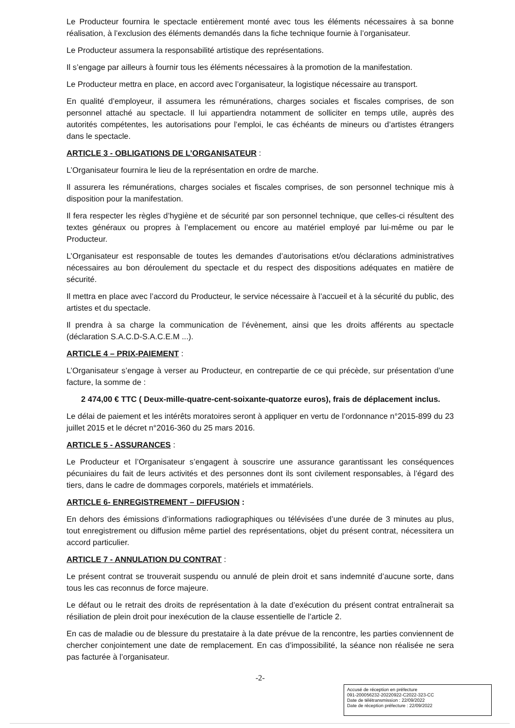Le Producteur fournira le spectacle entièrement monté avec tous les éléments nécessaires à sa bonne réalisation, à l’exclusion des éléments demandés dans la fiche technique fournie à l’organisateur.
Le Producteur assumera la responsabilité artistique des représentations.
Il s’engage par ailleurs à fournir tous les éléments nécessaires à la promotion de la manifestation.
Le Producteur mettra en place, en accord avec l’organisateur, la logistique nécessaire au transport.
En qualité d’employeur, il assumera les rémunérations, charges sociales et fiscales comprises, de son personnel attaché au spectacle. Il lui appartiendra notamment de solliciter en temps utile, auprès des autorités compétentes, les autorisations pour l’emploi, le cas échéants de mineurs ou d’artistes étrangers dans le spectacle.
ARTICLE 3 - OBLIGATIONS DE L’ORGANISATEUR :
L’Organisateur fournira le lieu de la représentation en ordre de marche.
Il assurera les rémunérations, charges sociales et fiscales comprises, de son personnel technique mis à disposition pour la manifestation.
Il fera respecter les règles d’hygiène et de sécurité par son personnel technique, que celles-ci résultent des textes généraux ou propres à l’emplacement ou encore au matériel employé par lui-même ou par le Producteur.
L’Organisateur est responsable de toutes les demandes d’autorisations et/ou déclarations administratives nécessaires au bon déroulement du spectacle et du respect des dispositions adéquates en matière de sécurité.
Il mettra en place avec l’accord du Producteur, le service nécessaire à l’accueil et à la sécurité du public, des artistes et du spectacle.
Il prendra à sa charge la communication de l’évènement, ainsi que les droits afférents au spectacle (déclaration S.A.C.D-S.A.C.E.M ...).
ARTICLE 4 – PRIX-PAIEMENT :
L’Organisateur s’engage à verser au Producteur, en contrepartie de ce qui précède, sur présentation d’une facture, la somme de :
2 474,00 € TTC ( Deux-mille-quatre-cent-soixante-quatorze euros), frais de déplacement inclus.
Le délai de paiement et les intérêts moratoires seront à appliquer en vertu de l’ordonnance n°2015-899 du 23 juillet 2015 et le décret n°2016-360 du 25 mars 2016.
ARTICLE 5 - ASSURANCES :
Le Producteur et l’Organisateur s’engagent à souscrire une assurance garantissant les conséquences pécuniaires du fait de leurs activités et des personnes dont ils sont civilement responsables, à l’égard des tiers, dans le cadre de dommages corporels, matériels et immatériels.
ARTICLE 6- ENREGISTREMENT – DIFFUSION :
En dehors des émissions d’informations radiographiques ou télévisées d’une durée de 3 minutes au plus, tout enregistrement ou diffusion même partiel des représentations, objet du présent contrat, nécessitera un accord particulier.
ARTICLE 7 - ANNULATION DU CONTRAT :
Le présent contrat se trouverait suspendu ou annulé de plein droit et sans indemnité d’aucune sorte, dans tous les cas reconnus de force majeure.
Le défaut ou le retrait des droits de représentation à la date d’exécution du présent contrat entraînerait sa résiliation de plein droit pour inexécution de la clause essentielle de l’article 2.
En cas de maladie ou de blessure du prestataire à la date prévue de la rencontre, les parties conviennent de chercher conjointement une date de remplacement. En cas d’impossibilité, la séance non réalisée ne sera pas facturée à l’organisateur.
-2-
Accusé de réception en préfecture
091-200056232-20220922-C2022-323-CC
Date de télétransmission : 22/09/2022
Date de réception préfecture : 22/09/2022